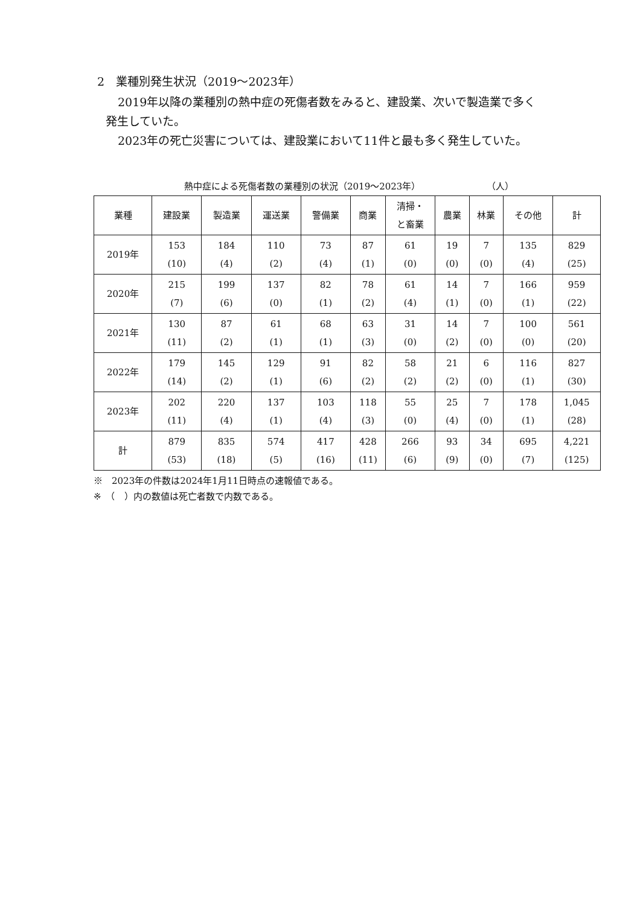2　業種別発生状況（2019～2023年）
2019年以降の業種別の熱中症の死傷者数をみると、建設業、次いで製造業で多く発生していた。
2023年の死亡災害については、建設業において11件と最も多く発生していた。
熱中症による死傷者数の業種別の状況（2019～2023年） （人）
| 業種 | 建設業 | 製造業 | 運送業 | 警備業 | 商業 | 清掃・ と畜業 | 農業 | 林業 | その他 | 計 |
| --- | --- | --- | --- | --- | --- | --- | --- | --- | --- | --- |
| 2019年 | 153 (10) | 184 (4) | 110 (2) | 73 (4) | 87 (1) | 61 (0) | 19 (0) | 7 (0) | 135 (4) | 829 (25) |
| 2020年 | 215 (7) | 199 (6) | 137 (0) | 82 (1) | 78 (2) | 61 (4) | 14 (1) | 7 (0) | 166 (1) | 959 (22) |
| 2021年 | 130 (11) | 87 (2) | 61 (1) | 68 (1) | 63 (3) | 31 (0) | 14 (2) | 7 (0) | 100 (0) | 561 (20) |
| 2022年 | 179 (14) | 145 (2) | 129 (1) | 91 (6) | 82 (2) | 58 (2) | 21 (2) | 6 (0) | 116 (1) | 827 (30) |
| 2023年 | 202 (11) | 220 (4) | 137 (1) | 103 (4) | 118 (3) | 55 (0) | 25 (4) | 7 (0) | 178 (1) | 1,045 (28) |
| 計 | 879 (53) | 835 (18) | 574 (5) | 417 (16) | 428 (11) | 266 (6) | 93 (9) | 34 (0) | 695 (7) | 4,221 (125) |
※　2023年の件数は2024年1月11日時点の速報値である。
※　（　）内の数値は死亡者数で内数である。